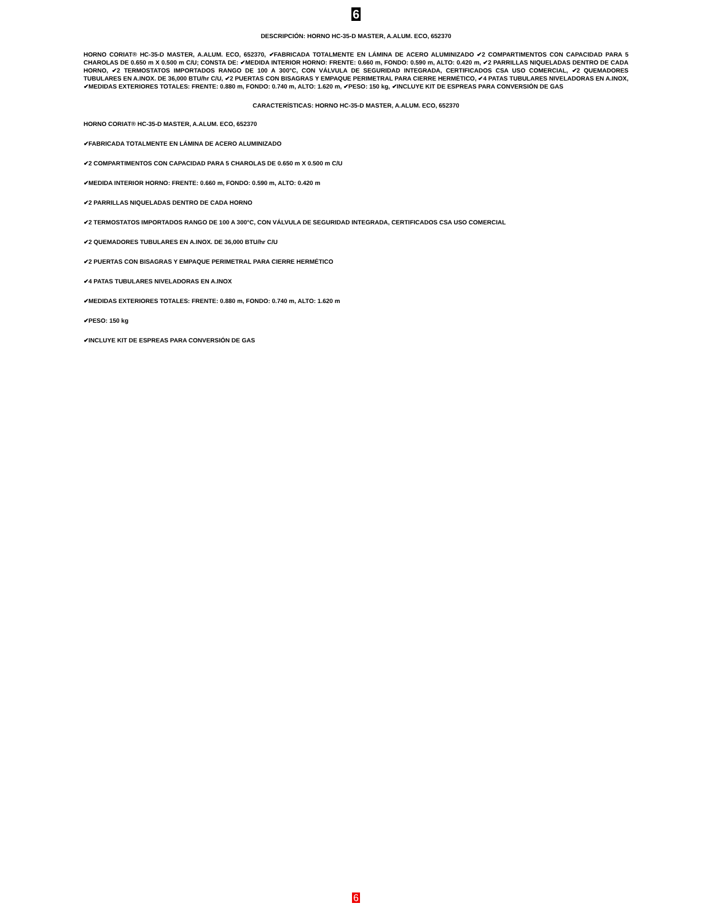6
DESCRIPCIÓN: HORNO HC-35-D MASTER, A.ALUM. ECO, 652370
HORNO CORIAT® HC-35-D MASTER, A.ALUM. ECO, 652370, ✔FABRICADA TOTALMENTE EN LÁMINA DE ACERO ALUMINIZADO ✔2 COMPARTIMENTOS CON CAPACIDAD PARA 5 CHAROLAS DE 0.650 m X 0.500 m C/U; CONSTA DE: ✔MEDIDA INTERIOR HORNO: FRENTE: 0.660 m, FONDO: 0.590 m, ALTO: 0.420 m, ✔2 PARRILLAS NIQUELADAS DENTRO DE CADA HORNO, ✔2 TERMOSTATOS IMPORTADOS RANGO DE 100 A 300°C, CON VÁLVULA DE SEGURIDAD INTEGRADA, CERTIFICADOS CSA USO COMERCIAL, ✔2 QUEMADORES TUBULARES EN A.INOX. DE 36,000 BTU/hr C/U, ✔2 PUERTAS CON BISAGRAS Y EMPAQUE PERIMETRAL PARA CIERRE HERMÉTICO, ✔4 PATAS TUBULARES NIVELADORAS EN A.INOX, ✔MEDIDAS EXTERIORES TOTALES: FRENTE: 0.880 m, FONDO: 0.740 m, ALTO: 1.620 m, ✔PESO: 150 kg, ✔INCLUYE KIT DE ESPREAS PARA CONVERSIÓN DE GAS
CARACTERÍSTICAS: HORNO HC-35-D MASTER, A.ALUM. ECO, 652370
HORNO CORIAT® HC-35-D MASTER, A.ALUM. ECO, 652370
✔FABRICADA TOTALMENTE EN LÁMINA DE ACERO ALUMINIZADO
✔2 COMPARTIMENTOS CON CAPACIDAD PARA 5 CHAROLAS DE 0.650 m X 0.500 m C/U
✔MEDIDA INTERIOR HORNO: FRENTE: 0.660 m, FONDO: 0.590 m, ALTO: 0.420 m
✔2 PARRILLAS NIQUELADAS DENTRO DE CADA HORNO
✔2 TERMOSTATOS IMPORTADOS RANGO DE 100 A 300°C, CON VÁLVULA DE SEGURIDAD INTEGRADA, CERTIFICADOS CSA USO COMERCIAL
✔2 QUEMADORES TUBULARES EN A.INOX. DE 36,000 BTU/hr C/U
✔2 PUERTAS CON BISAGRAS Y EMPAQUE PERIMETRAL PARA CIERRE HERMÉTICO
✔4 PATAS TUBULARES NIVELADORAS EN A.INOX
✔MEDIDAS EXTERIORES TOTALES: FRENTE: 0.880 m, FONDO: 0.740 m, ALTO: 1.620 m
✔PESO: 150 kg
✔INCLUYE KIT DE ESPREAS PARA CONVERSIÓN DE GAS
6